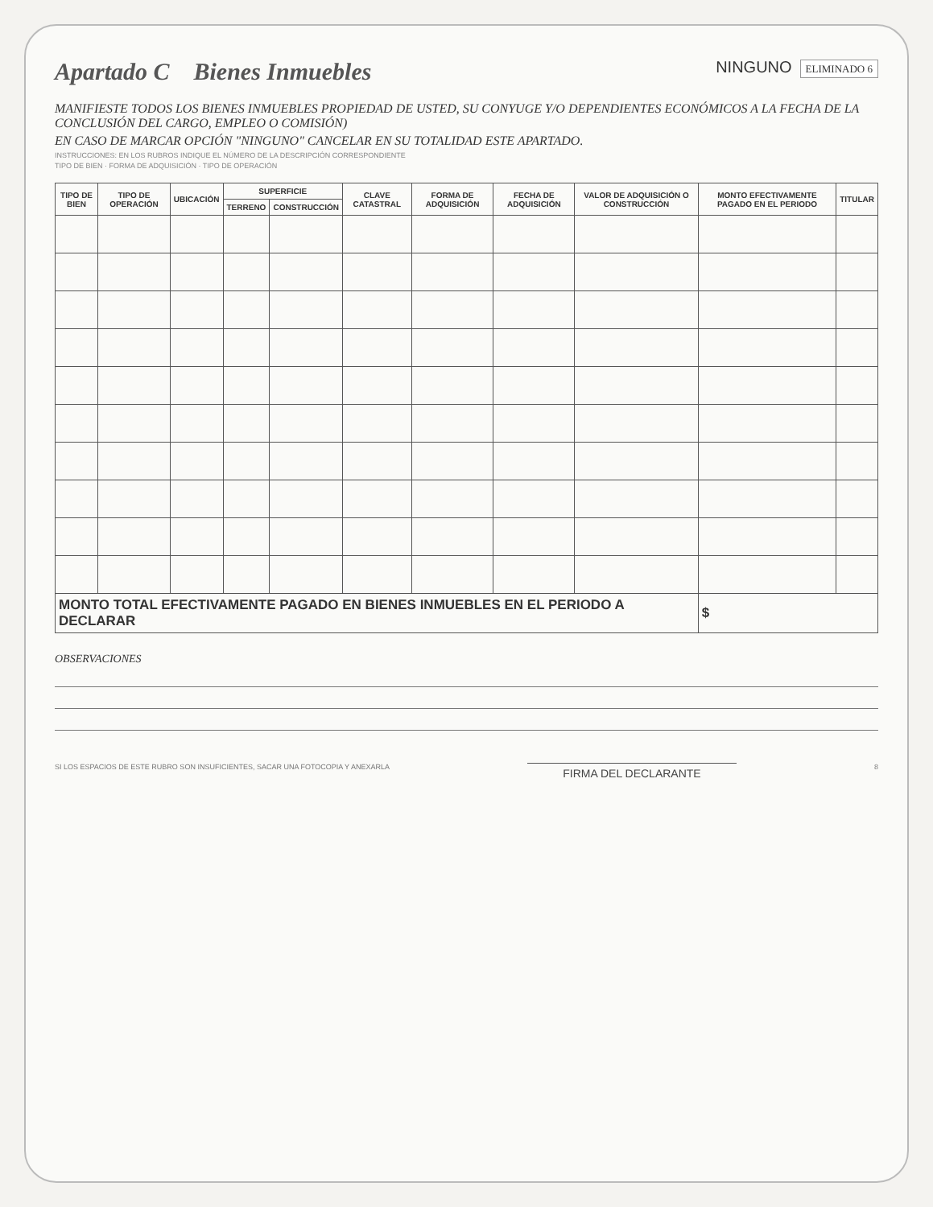Apartado C Bienes Inmuebles
NINGUNO ELIMINADO 6
MANIFIESTE TODOS LOS BIENES INMUEBLES PROPIEDAD DE USTED, SU CONYUGE Y/O DEPENDIENTES ECONÓMICOS A LA FECHA DE LA CONCLUSIÓN DEL CARGO, EMPLEO O COMISIÓN)
EN CASO DE MARCAR OPCIÓN "NINGUNO" CANCELAR EN SU TOTALIDAD ESTE APARTADO.
INSTRUCCIONES: EN LOS RUBROS INDIQUE EL NÚMERO DE LA DESCRIPCIÓN CORRESPONDIENTE
TIPO DE BIEN · FORMA DE ADQUISICIÓN · TIPO DE OPERACIÓN
| TIPO DE BIEN | TIPO DE OPERACIÓN | UBICACIÓN | SUPERFICIE | | CLAVE CATASTRAL | FORMA DE ADQUISICIÓN | FECHA DE ADQUISICIÓN | VALOR DE ADQUISICIÓN O CONSTRUCCIÓN | MONTO EFECTIVAMENTE PAGADO EN EL PERIODO | TITULAR |
| --- | --- | --- | --- | --- | --- | --- | --- | --- | --- | --- |
| | | | TERRENO | CONSTRUCCIÓN | | | | | | |
| MONTO TOTAL EFECTIVAMENTE PAGADO EN BIENES INMUEBLES EN EL PERIODO A DECLARAR | | | | | | | | | $ | |
OBSERVACIONES
SI LOS ESPACIOS DE ESTE RUBRO SON INSUFICIENTES, SACAR UNA FOTOCOPIA Y ANEXARLA
FIRMA DEL DECLARANTE
8